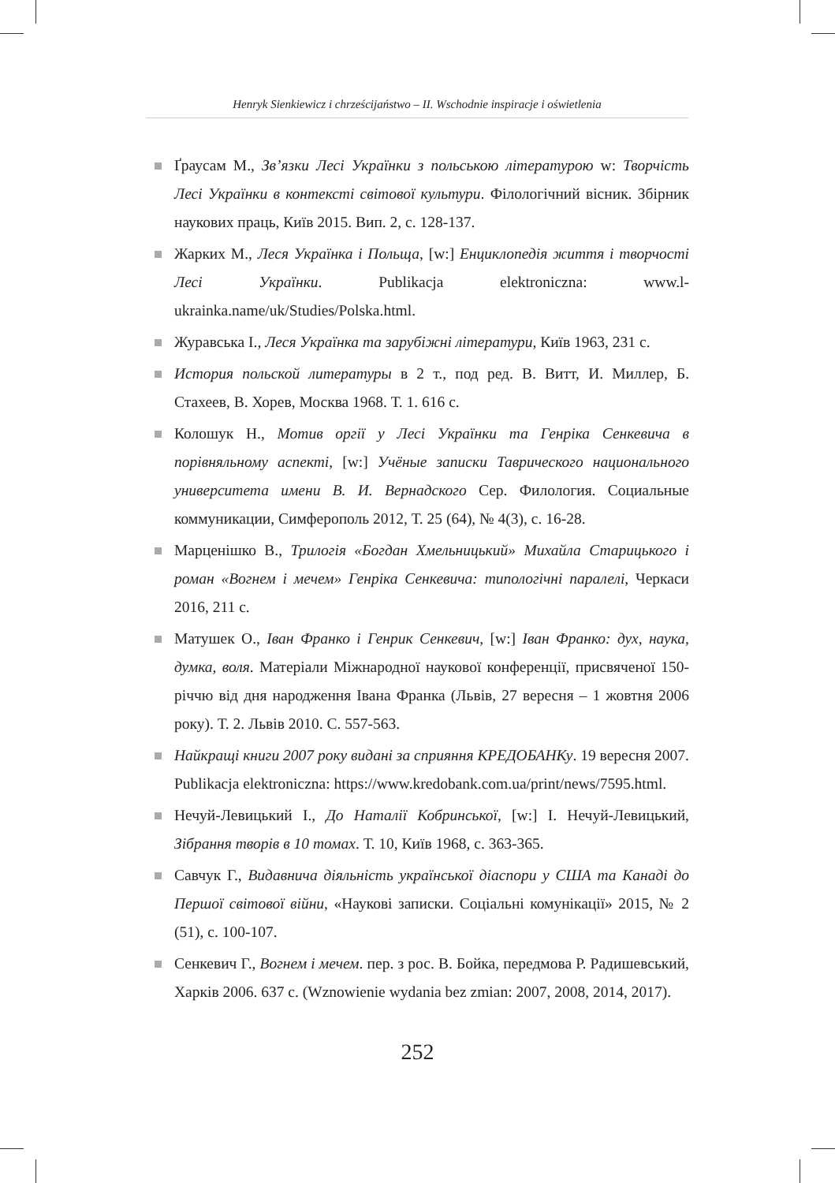Henryk Sienkiewicz i chrześcijaństwo – II. Wschodnie inspiracje i oświetlenia
Ґраусам М., Зв’язки Лесі Українки з польською літературою w: Творчість Лесі Українки в контексті світової культури. Філологічний вісник. Збірник наукових праць, Київ 2015. Вип. 2, с. 128-137.
Жарких М., Леся Українка і Польща, [w:] Енциклопедія життя і творчості Лесі Українки. Publikacja elektroniczna: www.l-ukrainka.name/uk/Studies/Polska.html.
Журавська І., Леся Українка та зарубіжні літератури, Київ 1963, 231 с.
История польской литературы в 2 т., под ред. В. Витт, И. Миллер, Б. Стахеев, В. Хорев, Москва 1968. Т. 1. 616 с.
Колошук Н., Мотив оргії у Лесі Українки та Генріка Сенкевича в порівняльному аспекті, [w:] Учёные записки Таврического национального университета имени В. И. Вернадского Сер. Филология. Социальные коммуникации, Симферополь 2012, Т. 25 (64), № 4(3), с. 16-28.
Марценішко В., Трилогія «Богдан Хмельницький» Михайла Старицького і роман «Вогнем і мечем» Генріка Сенкевича: типологічні паралелі, Черкаси 2016, 211 с.
Матушек О., Іван Франко і Генрик Сенкевич, [w:] Іван Франко: дух, наука, думка, воля. Матеріали Міжнародної наукової конференції, присвяченої 150-річчю від дня народження Івана Франка (Львів, 27 вересня – 1 жовтня 2006 року). Т. 2. Львів 2010. С. 557-563.
Найкращі книги 2007 року видані за сприяння КРЕДОБАНКу. 19 вересня 2007. Publikacja elektroniczna: https://www.kredobank.com.ua/print/news/7595.html.
Нечуй-Левицький І., До Наталії Кобринської, [w:] І. Нечуй-Левицький, Зібрання творів в 10 томах. Т. 10, Київ 1968, с. 363-365.
Савчук Г., Видавнича діяльність української діаспори у США та Канаді до Першої світової війни, «Наукові записки. Соціальні комунікації» 2015, № 2 (51), с. 100-107.
Сенкевич Г., Вогнем і мечем. пер. з рос. В. Бойка, передмова Р. Радишевський, Харків 2006. 637 с. (Wznowienie wydania bez zmian: 2007, 2008, 2014, 2017).
252